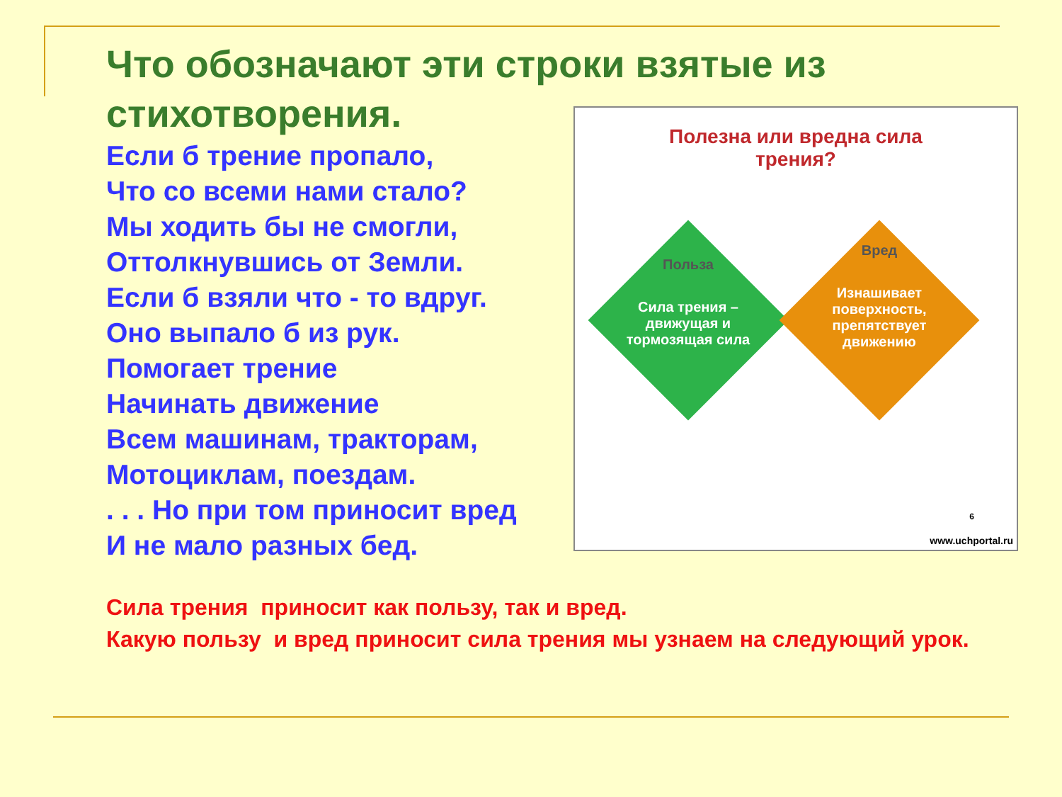Что обозначают эти строки взятые из стихотворения.
Если б трение пропало,
Что со всеми нами стало?
Мы ходить бы не смогли,
Оттолкнувшись от Земли.
Если б взяли что - то вдруг.
Оно выпало б из рук.
Помогает трение
Начинать движение
Всем машинам, тракторам,
Мотоциклам, поездам.
. . . Но при том приносит вред
И не мало разных бед.
Полезна или вредна сила
трения?
Польза
Сила трения – движущая и тормозящая сила
Вред
Изнашивает поверхность, препятствует движению
6
www.uchportal.ru
Сила трения приносит как пользу, так и вред.
Какую пользу и вред приносит сила трения мы узнаем на следующий урок.